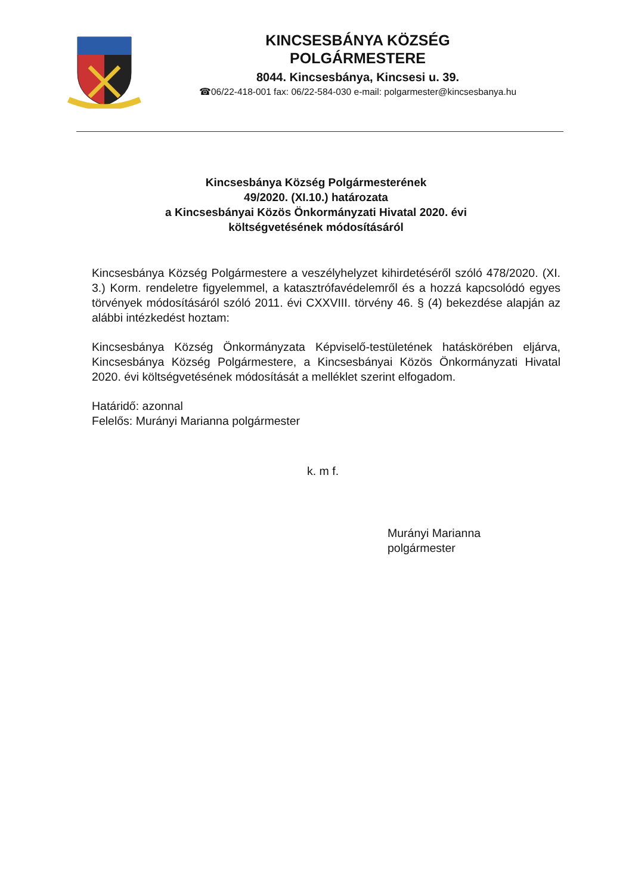KINCSESBÁNYA KÖZSÉG
POLGÁRMESTERE
8044. Kincsesbánya, Kincsesi u. 39.
☎06/22-418-001 fax: 06/22-584-030 e-mail: polgarmester@kincsesbanya.hu
Kincsesbánya Község Polgármesterének
49/2020. (XI.10.) határozata
a Kincsesbányai Közös Önkormányzati Hivatal 2020. évi
költségvetésének módosításáról
Kincsesbánya Község Polgármestere a veszélyhelyzet kihirdetéséről szóló 478/2020. (XI. 3.) Korm. rendeletre figyelemmel, a katasztrófavédelemről és a hozzá kapcsolódó egyes törvények módosításáról szóló 2011. évi CXXVIII. törvény 46. § (4) bekezdése alapján az alábbi intézkedést hoztam:
Kincsesbánya Község Önkormányzata Képviselő-testületének hatáskörében eljárva, Kincsesbánya Község Polgármestere, a Kincsesbányai Közös Önkormányzati Hivatal 2020. évi költségvetésének módosítását a melléklet szerint elfogadom.
Határidő: azonnal
Felelős: Murányi Marianna polgármester
k. m f.
Murányi Marianna
polgármester